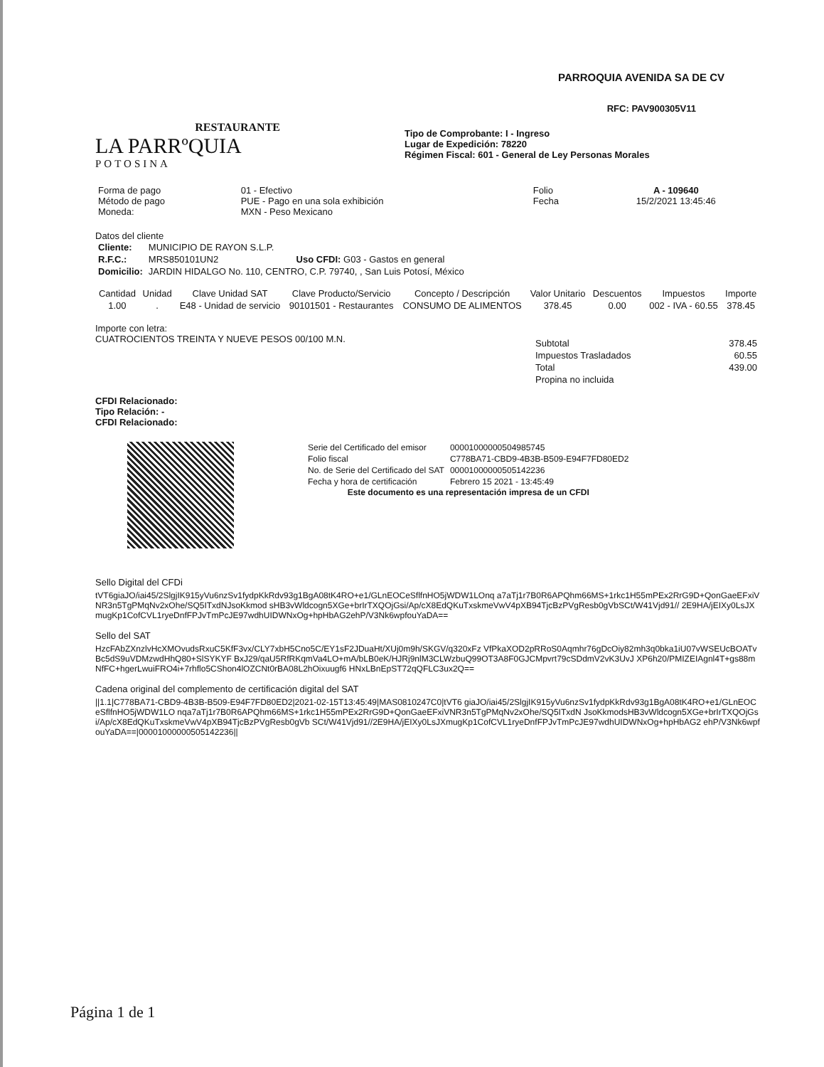RESTAURANTE
LA PARRºQUIA
POTOSINA
PARROQUIA AVENIDA SA DE CV
RFC: PAV900305V11
Tipo de Comprobante: I - Ingreso
Lugar de Expedición: 78220
Régimen Fiscal: 601 - General de Ley Personas Morales
| Forma de pago Método de pago Moneda: | 01 - Efectivo PUE - Pago en una sola exhibición MXN - Peso Mexicano | Folio Fecha | A - 109640 15/2/2021 13:45:46 |
Datos del cliente
| Cliente: | MUNICIPIO DE RAYON S.L.P. | |
| R.F.C.: | MRS850101UN2 | Uso CFDI: G03 - Gastos en general |
| Domicilio: | JARDIN HIDALGO No. 110, CENTRO, C.P. 79740, , San Luis Potosí, México | |
| Cantidad | Unidad | Clave Unidad SAT | Clave Producto/Servicio | Concepto / Descripción | Valor Unitario | Descuentos | Impuestos | Importe |
| --- | --- | --- | --- | --- | --- | --- | --- | --- |
| 1.00 | . | E48 - Unidad de servicio | 90101501 - Restaurantes | CONSUMO DE ALIMENTOS | 378.45 | 0.00 | 002 - IVA - 60.55 | 378.45 |
Importe con letra:
CUATROCIENTOS TREINTA Y NUEVE PESOS 00/100 M.N.
| Subtotal | 378.45 |
| Impuestos Trasladados | 60.55 |
| Total | 439.00 |
| Propina no incluida | |
CFDI Relacionado:
Tipo Relación: -
CFDI Relacionado:
| Serie del Certificado del emisor | 00001000000504985745 |
| Folio fiscal | C778BA71-CBD9-4B3B-B509-E94F7FD80ED2 |
| No. de Serie del Certificado del SAT | 00001000000505142236 |
| Fecha y hora de certificación | Febrero 15 2021 - 13:45:49 |
Este documento es una representación impresa de un CFDI
Sello Digital del CFDi
tVT6giaJO/iai45/2SlgjIK915yVu6nzSv1fydpKkRdv93g1BgA08tK4RO+e1/GLnEOCeSflfnHO5jWDW1LOnq a7aTj1r7B0R6APQhm66MS+1rkc1H55mPEx2RrG9D+QonGaeEFxiVNR3n5TgPMqNv2xOhe/SQ5ITxdNJsoKkmod sHB3vWldcogn5XGe+brIrTXQOjGsi/Ap/cX8EdQKuTxskmeVwV4pXB94TjcBzPVgResb0gVbSCt/W41Vjd91// 2E9HA/jEIXy0LsJXmugKp1CofCVL1ryeDnfFPJvTmPcJE97wdhUIDWNxOg+hpHbAG2ehP/V3Nk6wpfouYaDA==
Sello del SAT
HzcFAbZXnzlvHcXMOvudsRxuC5KfF3vx/CLY7xbH5Cno5C/EY1sF2JDuaHt/XUj0m9h/SKGV/q320xFz VfPkaXOD2pRRoS0Aqmhr76gDcOiy82mh3q0bka1iU07vWSEUcBOATvBc5dS9uVDMzwdHhQ80+SlSYKYF BxJ29/qaU5RfRKqmVa4LO+mA/bLB0eK/HJRj9nlM3CLWzbuQ99OT3A8F0GJCMpvrt79cSDdmV2vK3UvJ XP6h20/PMIZEIAgnl4T+gs88mNfFC+hgerLwuiFRO4i+7rhflo5CShon4lOZCNt0rBA08L2hOixuugf6 HNxLBnEpST72qQFLC3ux2Q==
Cadena original del complemento de certificación digital del SAT
||1.1|C778BA71-CBD9-4B3B-B509-E94F7FD80ED2|2021-02-15T13:45:49|MAS0810247C0|tVT6 giaJO/iai45/2SlgjIK915yVu6nzSv1fydpKkRdv93g1BgA08tK4RO+e1/GLnEOCeSflfnHO5jWDW1LO nqa7aTj1r7B0R6APQhm66MS+1rkc1H55mPEx2RrG9D+QonGaeEFxiVNR3n5TgPMqNv2xOhe/SQ5ITxdN JsoKkmodsHB3vWldcogn5XGe+brIrTXQOjGsi/Ap/cX8EdQKuTxskmeVwV4pXB94TjcBzPVgResb0gVb SCt/W41Vjd91//2E9HA/jEIXy0LsJXmugKp1CofCVL1ryeDnfFPJvTmPcJE97wdhUIDWNxOg+hpHbAG2 ehP/V3Nk6wpfouYaDA==|00001000000505142236||
Página 1 de 1